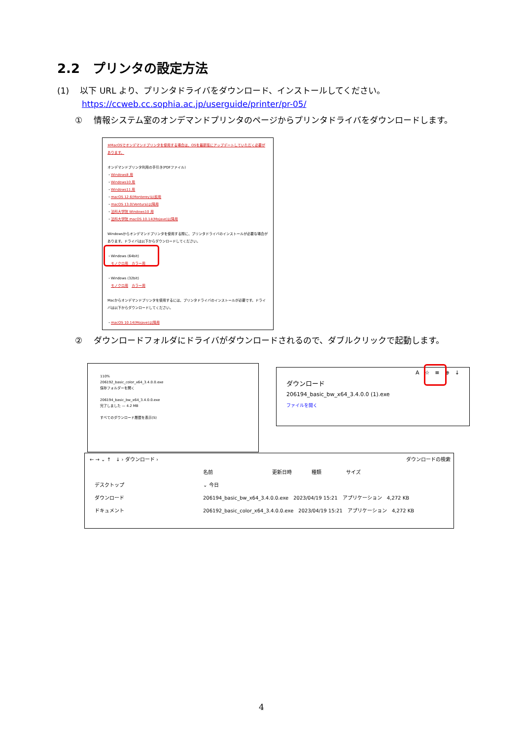2.2　プリンタの設定方法
(1)　 以下 URL より、プリンタドライバをダウンロード、インストールしてください。
https://ccweb.cc.sophia.ac.jp/userguide/printer/pr-05/
①　 情報システム室のオンデマンドプリンタのページからプリンタドライバをダウンロードします。
※MacOSでオンデマンドプリンタを使用する場合は、OSを最新版にアップデートしていただく必要があります。
オンデマンドプリンタ利用の手引き(PDFファイル)
・Windows8 用
・Windows10 用
・Windows11 用
・macOS 12.6(Monterey)以前用
・macOS 13.0(Ventura)以降用
・法科大学院 Windows10 用
・法科大学院 macOS 10.14(Mojave)以降用
Windowsからオンデマンドプリンタを使用する際に、プリンタドライバのインストールが必要な場合があります。ドライバは以下からダウンロードしてください。
・Windows (64bit)
　モノクロ用　カラー用
・Windows (32bit)
　モノクロ用　カラー用
Macからオンデマンドプリンタを使用するには、プリンタドライバのインストールが必要です。ドライバは以下からダウンロードしてください。
・macOS 10.14(Mojave)以降用
②　 ダウンロードフォルダにドライバがダウンロードされるので、ダブルクリックで起動します。
110%
206192_basic_color_x64_3.4.0.0.exe
保存フォルダーを開く
206194_basic_bw_x64_3.4.0.0.exe
完了しました — 4.2 MB
すべてのダウンロード履歴を表示(S)
A　☆　≡　⊕　↓
ダウンロード
206194_basic_bw_x64_3.4.0.0 (1).exe
ファイルを開く
← → ⌄ ↑　↓ › ダウンロード › ダウンロードの検索
デスクトップ
ダウンロード
ドキュメント
名前　　　　　　　　　　　　更新日時　　　　種類　　　　　サイズ
⌄ 今日
206194_basic_bw_x64_3.4.0.0.exe　2023/04/19 15:21　アプリケーション　4,272 KB
206192_basic_color_x64_3.4.0.0.exe　2023/04/19 15:21　アプリケーション　4,272 KB
4